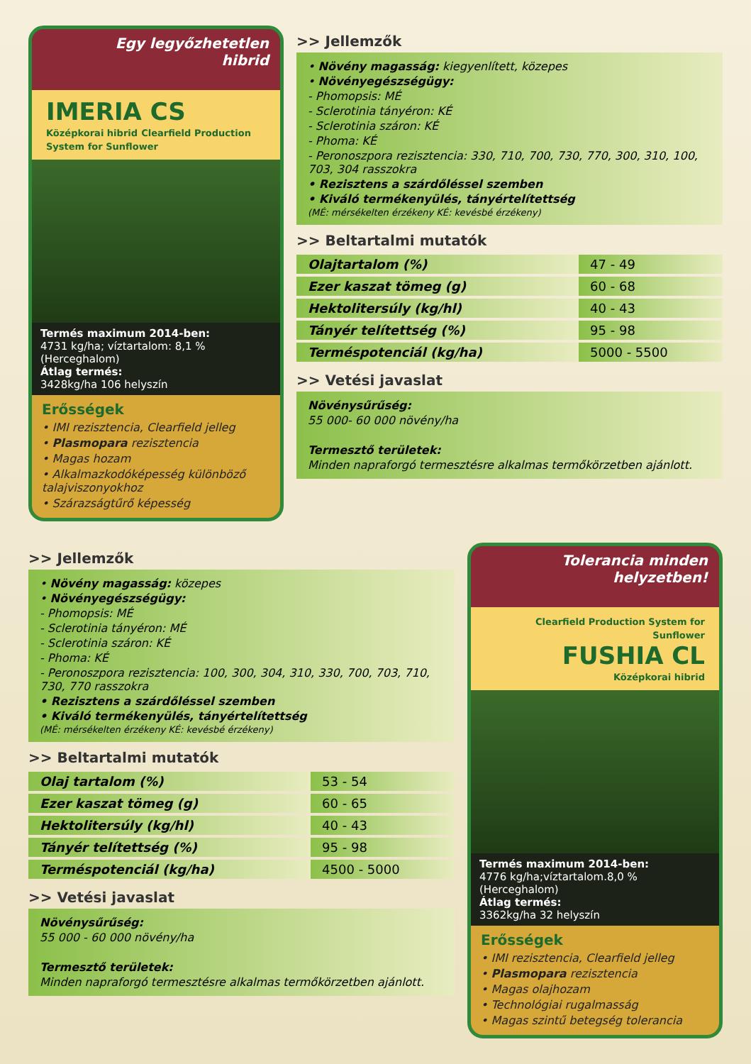Egy legyőzhetetlen
hibrid
IMERIA CS
Középkorai hibrid Clearfield Production System for Sunflower
Termés maximum 2014-ben:
4731 kg/ha; víztartalom: 8,1 % (Herceghalom)
Átlag termés:
3428kg/ha 106 helyszín
Erősségek
• IMI rezisztencia, Clearfield jelleg
• Plasmopara rezisztencia
• Magas hozam
• Alkalmazkodóképesség különböző talajviszonyokhoz
• Szárazságtűrő képesség
>> Jellemzők
• Növény magasság: kiegyenlített, közepes
• Növényegészségügy:
- Phomopsis: MÉ
- Sclerotinia tányéron: KÉ
- Sclerotinia száron: KÉ
- Phoma: KÉ
- Peronoszpora rezisztencia: 330, 710, 700, 730, 770, 300, 310, 100, 703, 304 rasszokra
• Rezisztens a szárdőléssel szemben
• Kiváló termékenyülés, tányértelítettség
(MÉ: mérsékelten érzékeny KÉ: kevésbé érzékeny)
>> Beltartalmi mutatók
| Olajtartalom (%) | 47 - 49 |
| Ezer kaszat tömeg (g) | 60 - 68 |
| Hektolitersúly (kg/hl) | 40 - 43 |
| Tányér telítettség (%) | 95 - 98 |
| Terméspotenciál (kg/ha) | 5000 - 5500 |
>> Vetési javaslat
Növénysűrűség:
55 000- 60 000 növény/ha
Termesztő területek:
Minden napraforgó termesztésre alkalmas termőkörzetben ajánlott.
>> Jellemzők
• Növény magasság: közepes
• Növényegészségügy:
- Phomopsis: MÉ
- Sclerotinia tányéron: MÉ
- Sclerotinia száron: KÉ
- Phoma: KÉ
- Peronoszpora rezisztencia: 100, 300, 304, 310, 330, 700, 703, 710, 730, 770 rasszokra
• Rezisztens a szárdőléssel szemben
• Kiváló termékenyülés, tányértelítettség
(MÉ: mérsékelten érzékeny KÉ: kevésbé érzékeny)
>> Beltartalmi mutatók
| Olaj tartalom (%) | 53 - 54 |
| Ezer kaszat tömeg (g) | 60 - 65 |
| Hektolitersúly (kg/hl) | 40 - 43 |
| Tányér telítettség (%) | 95 - 98 |
| Terméspotenciál (kg/ha) | 4500 - 5000 |
>> Vetési javaslat
Növénysűrűség:
55 000 - 60 000 növény/ha
Termesztő területek:
Minden napraforgó termesztésre alkalmas termőkörzetben ajánlott.
Tolerancia minden
helyzetben!
Clearfield Production System for Sunflower
FUSHIA CL
Középkorai hibrid
Termés maximum 2014-ben:
4776 kg/ha;víztartalom.8,0 % (Herceghalom)
Átlag termés:
3362kg/ha 32 helyszín
Erősségek
• IMI rezisztencia, Clearfield jelleg
• Plasmopara rezisztencia
• Magas olajhozam
• Technológiai rugalmasság
• Magas szintű betegség tolerancia